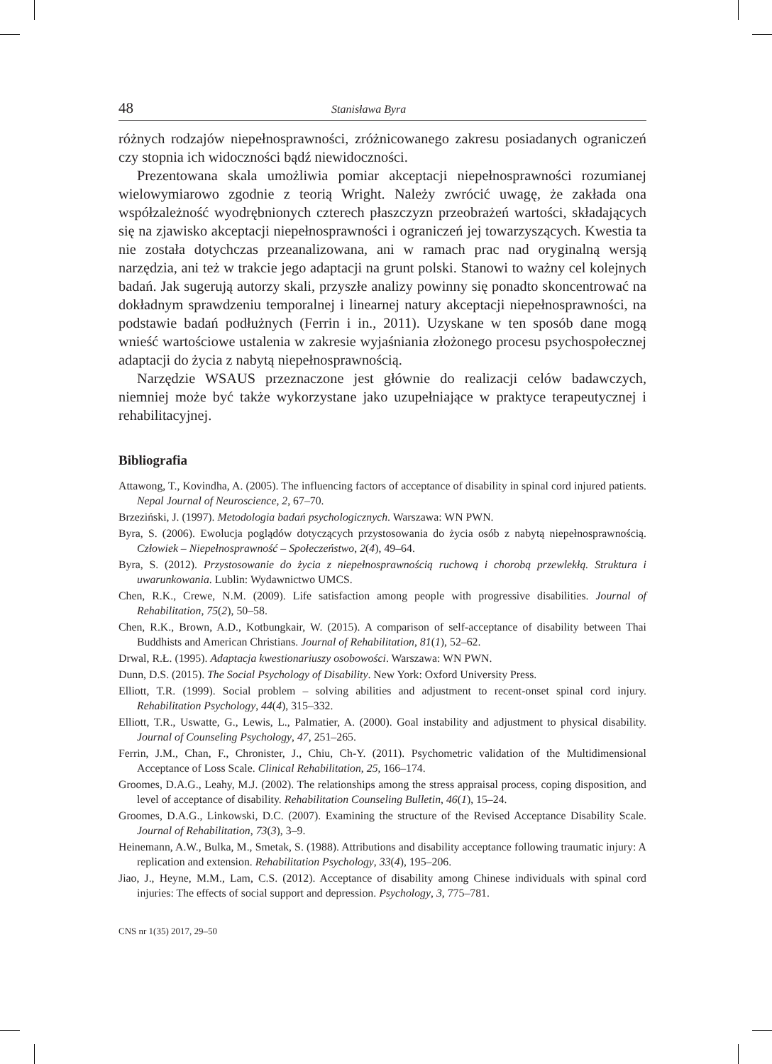48 Stanisława Byra
różnych rodzajów niepełnosprawności, zróżnicowanego zakresu posiadanych ograniczeń czy stopnia ich widoczności bądź niewidoczności.
Prezentowana skala umożliwia pomiar akceptacji niepełnosprawności rozumianej wielowymiarowo zgodnie z teorią Wright. Należy zwrócić uwagę, że zakłada ona współzależność wyodrębnionych czterech płaszczyzn przeobrażeń wartości, składających się na zjawisko akceptacji niepełnosprawności i ograniczeń jej towarzyszących. Kwestia ta nie została dotychczas przeanalizowana, ani w ramach prac nad oryginalną wersją narzędzia, ani też w trakcie jego adaptacji na grunt polski. Stanowi to ważny cel kolejnych badań. Jak sugerują autorzy skali, przyszłe analizy powinny się ponadto skoncentrować na dokładnym sprawdzeniu temporalnej i linearnej natury akceptacji niepełnosprawności, na podstawie badań podłużnych (Ferrin i in., 2011). Uzyskane w ten sposób dane mogą wnieść wartościowe ustalenia w zakresie wyjaśniania złożonego procesu psychospołecznej adaptacji do życia z nabytą niepełnosprawnością.
Narzędzie WSAUS przeznaczone jest głównie do realizacji celów badawczych, niemniej może być także wykorzystane jako uzupełniające w praktyce terapeutycznej i rehabilitacyjnej.
Bibliografia
Attawong, T., Kovindha, A. (2005). The influencing factors of acceptance of disability in spinal cord injured patients. Nepal Journal of Neuroscience, 2, 67–70.
Brzeziński, J. (1997). Metodologia badań psychologicznych. Warszawa: WN PWN.
Byra, S. (2006). Ewolucja poglądów dotyczących przystosowania do życia osób z nabytą niepełnosprawnością. Człowiek – Niepełnosprawność – Społeczeństwo, 2(4), 49–64.
Byra, S. (2012). Przystosowanie do życia z niepełnosprawnością ruchową i chorobą przewlekłą. Struktura i uwarunkowania. Lublin: Wydawnictwo UMCS.
Chen, R.K., Crewe, N.M. (2009). Life satisfaction among people with progressive disabilities. Journal of Rehabilitation, 75(2), 50–58.
Chen, R.K., Brown, A.D., Kotbungkair, W. (2015). A comparison of self-acceptance of disability between Thai Buddhists and American Christians. Journal of Rehabilitation, 81(1), 52–62.
Drwal, R.Ł. (1995). Adaptacja kwestionariuszy osobowości. Warszawa: WN PWN.
Dunn, D.S. (2015). The Social Psychology of Disability. New York: Oxford University Press.
Elliott, T.R. (1999). Social problem – solving abilities and adjustment to recent-onset spinal cord injury. Rehabilitation Psychology, 44(4), 315–332.
Elliott, T.R., Uswatte, G., Lewis, L., Palmatier, A. (2000). Goal instability and adjustment to physical disability. Journal of Counseling Psychology, 47, 251–265.
Ferrin, J.M., Chan, F., Chronister, J., Chiu, Ch-Y. (2011). Psychometric validation of the Multidimensional Acceptance of Loss Scale. Clinical Rehabilitation, 25, 166–174.
Groomes, D.A.G., Leahy, M.J. (2002). The relationships among the stress appraisal process, coping disposition, and level of acceptance of disability. Rehabilitation Counseling Bulletin, 46(1), 15–24.
Groomes, D.A.G., Linkowski, D.C. (2007). Examining the structure of the Revised Acceptance Disability Scale. Journal of Rehabilitation, 73(3), 3–9.
Heinemann, A.W., Bulka, M., Smetak, S. (1988). Attributions and disability acceptance following traumatic injury: A replication and extension. Rehabilitation Psychology, 33(4), 195–206.
Jiao, J., Heyne, M.M., Lam, C.S. (2012). Acceptance of disability among Chinese individuals with spinal cord injuries: The effects of social support and depression. Psychology, 3, 775–781.
CNS nr 1(35) 2017, 29–50